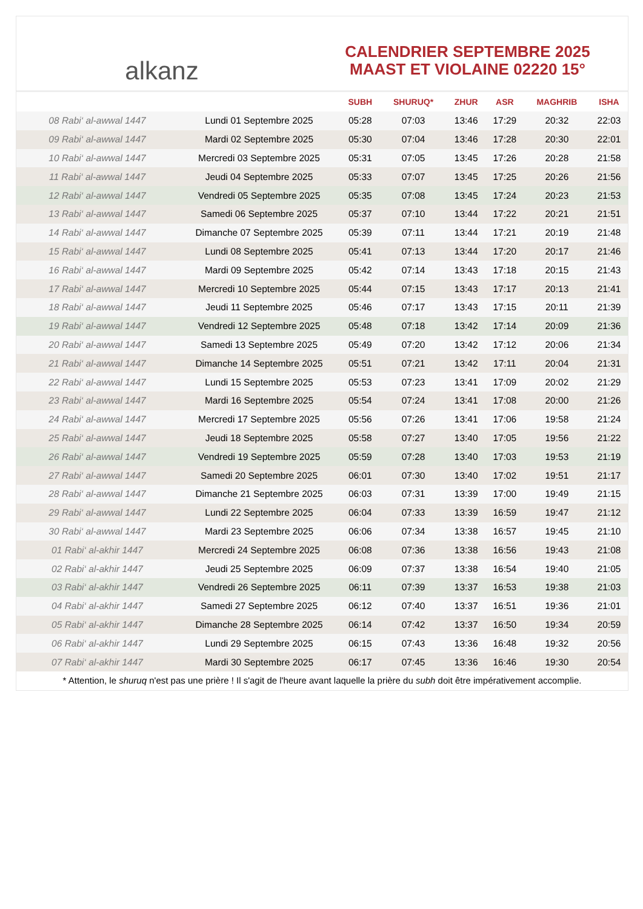alkanz
CALENDRIER SEPTEMBRE 2025
MAAST ET VIOLAINE 02220 15°
| | | SUBH | SHURUQ* | ZHUR | ASR | MAGHRIB | ISHA |
| --- | --- | --- | --- | --- | --- | --- | --- |
| 08 Rabi‘ al-awwal 1447 | Lundi 01 Septembre 2025 | 05:28 | 07:03 | 13:46 | 17:29 | 20:32 | 22:03 |
| 09 Rabi‘ al-awwal 1447 | Mardi 02 Septembre 2025 | 05:30 | 07:04 | 13:46 | 17:28 | 20:30 | 22:01 |
| 10 Rabi‘ al-awwal 1447 | Mercredi 03 Septembre 2025 | 05:31 | 07:05 | 13:45 | 17:26 | 20:28 | 21:58 |
| 11 Rabi‘ al-awwal 1447 | Jeudi 04 Septembre 2025 | 05:33 | 07:07 | 13:45 | 17:25 | 20:26 | 21:56 |
| 12 Rabi‘ al-awwal 1447 | Vendredi 05 Septembre 2025 | 05:35 | 07:08 | 13:45 | 17:24 | 20:23 | 21:53 |
| 13 Rabi‘ al-awwal 1447 | Samedi 06 Septembre 2025 | 05:37 | 07:10 | 13:44 | 17:22 | 20:21 | 21:51 |
| 14 Rabi‘ al-awwal 1447 | Dimanche 07 Septembre 2025 | 05:39 | 07:11 | 13:44 | 17:21 | 20:19 | 21:48 |
| 15 Rabi‘ al-awwal 1447 | Lundi 08 Septembre 2025 | 05:41 | 07:13 | 13:44 | 17:20 | 20:17 | 21:46 |
| 16 Rabi‘ al-awwal 1447 | Mardi 09 Septembre 2025 | 05:42 | 07:14 | 13:43 | 17:18 | 20:15 | 21:43 |
| 17 Rabi‘ al-awwal 1447 | Mercredi 10 Septembre 2025 | 05:44 | 07:15 | 13:43 | 17:17 | 20:13 | 21:41 |
| 18 Rabi‘ al-awwal 1447 | Jeudi 11 Septembre 2025 | 05:46 | 07:17 | 13:43 | 17:15 | 20:11 | 21:39 |
| 19 Rabi‘ al-awwal 1447 | Vendredi 12 Septembre 2025 | 05:48 | 07:18 | 13:42 | 17:14 | 20:09 | 21:36 |
| 20 Rabi‘ al-awwal 1447 | Samedi 13 Septembre 2025 | 05:49 | 07:20 | 13:42 | 17:12 | 20:06 | 21:34 |
| 21 Rabi‘ al-awwal 1447 | Dimanche 14 Septembre 2025 | 05:51 | 07:21 | 13:42 | 17:11 | 20:04 | 21:31 |
| 22 Rabi‘ al-awwal 1447 | Lundi 15 Septembre 2025 | 05:53 | 07:23 | 13:41 | 17:09 | 20:02 | 21:29 |
| 23 Rabi‘ al-awwal 1447 | Mardi 16 Septembre 2025 | 05:54 | 07:24 | 13:41 | 17:08 | 20:00 | 21:26 |
| 24 Rabi‘ al-awwal 1447 | Mercredi 17 Septembre 2025 | 05:56 | 07:26 | 13:41 | 17:06 | 19:58 | 21:24 |
| 25 Rabi‘ al-awwal 1447 | Jeudi 18 Septembre 2025 | 05:58 | 07:27 | 13:40 | 17:05 | 19:56 | 21:22 |
| 26 Rabi‘ al-awwal 1447 | Vendredi 19 Septembre 2025 | 05:59 | 07:28 | 13:40 | 17:03 | 19:53 | 21:19 |
| 27 Rabi‘ al-awwal 1447 | Samedi 20 Septembre 2025 | 06:01 | 07:30 | 13:40 | 17:02 | 19:51 | 21:17 |
| 28 Rabi‘ al-awwal 1447 | Dimanche 21 Septembre 2025 | 06:03 | 07:31 | 13:39 | 17:00 | 19:49 | 21:15 |
| 29 Rabi‘ al-awwal 1447 | Lundi 22 Septembre 2025 | 06:04 | 07:33 | 13:39 | 16:59 | 19:47 | 21:12 |
| 30 Rabi‘ al-awwal 1447 | Mardi 23 Septembre 2025 | 06:06 | 07:34 | 13:38 | 16:57 | 19:45 | 21:10 |
| 01 Rabi‘ al-akhir 1447 | Mercredi 24 Septembre 2025 | 06:08 | 07:36 | 13:38 | 16:56 | 19:43 | 21:08 |
| 02 Rabi‘ al-akhir 1447 | Jeudi 25 Septembre 2025 | 06:09 | 07:37 | 13:38 | 16:54 | 19:40 | 21:05 |
| 03 Rabi‘ al-akhir 1447 | Vendredi 26 Septembre 2025 | 06:11 | 07:39 | 13:37 | 16:53 | 19:38 | 21:03 |
| 04 Rabi‘ al-akhir 1447 | Samedi 27 Septembre 2025 | 06:12 | 07:40 | 13:37 | 16:51 | 19:36 | 21:01 |
| 05 Rabi‘ al-akhir 1447 | Dimanche 28 Septembre 2025 | 06:14 | 07:42 | 13:37 | 16:50 | 19:34 | 20:59 |
| 06 Rabi‘ al-akhir 1447 | Lundi 29 Septembre 2025 | 06:15 | 07:43 | 13:36 | 16:48 | 19:32 | 20:56 |
| 07 Rabi‘ al-akhir 1447 | Mardi 30 Septembre 2025 | 06:17 | 07:45 | 13:36 | 16:46 | 19:30 | 20:54 |
* Attention, le shuruq n'est pas une prière ! Il s'agit de l'heure avant laquelle la prière du subh doit être impérativement accomplie.